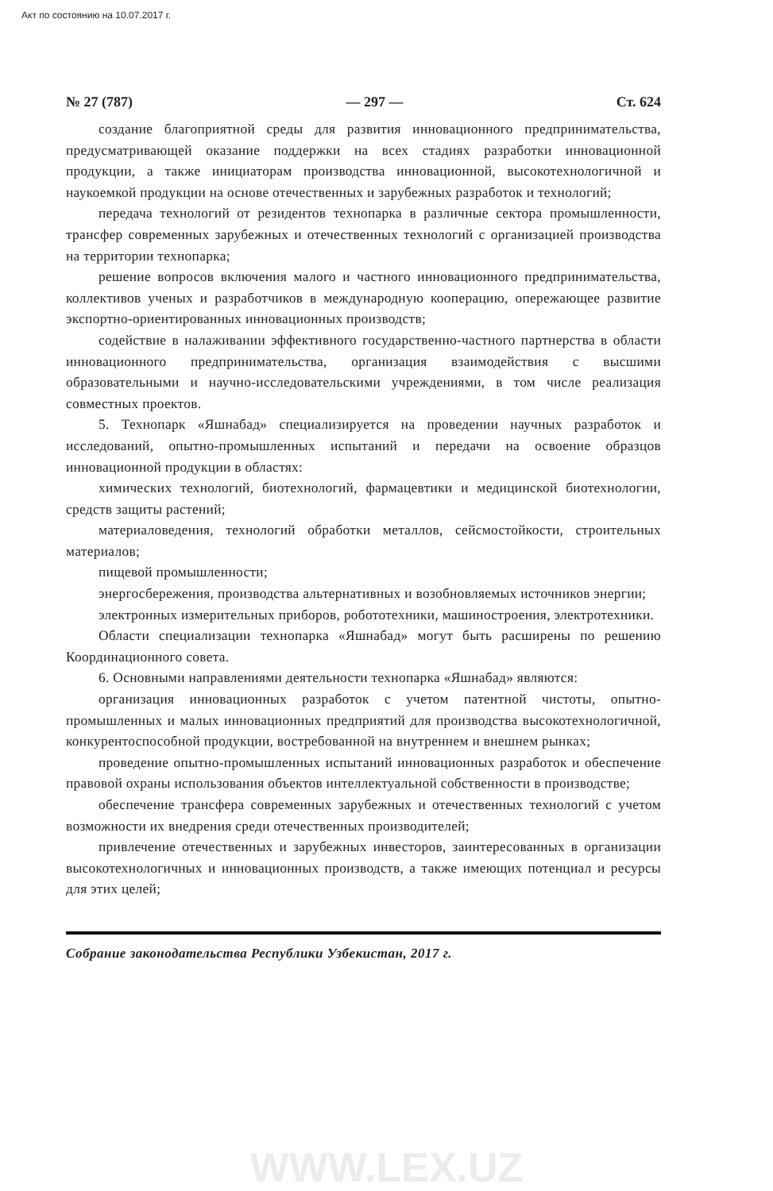Акт по состоянию на 10.07.2017 г.
№ 27 (787) — 297 — Ст. 624
создание благоприятной среды для развития инновационного предпринимательства, предусматривающей оказание поддержки на всех стадиях разработки инновационной продукции, а также инициаторам производства инновационной, высокотехнологичной и наукоемкой продукции на основе отечественных и зарубежных разработок и технологий;
передача технологий от резидентов технопарка в различные сектора промышленности, трансфер современных зарубежных и отечественных технологий с организацией производства на территории технопарка;
решение вопросов включения малого и частного инновационного предпринимательства, коллективов ученых и разработчиков в международную кооперацию, опережающее развитие экспортно-ориентированных инновационных производств;
содействие в налаживании эффективного государственно-частного партнерства в области инновационного предпринимательства, организация взаимодействия с высшими образовательными и научно-исследовательскими учреждениями, в том числе реализация совместных проектов.
5. Технопарк «Яшнабад» специализируется на проведении научных разработок и исследований, опытно-промышленных испытаний и передачи на освоение образцов инновационной продукции в областях:
химических технологий, биотехнологий, фармацевтики и медицинской биотехнологии, средств защиты растений;
материаловедения, технологий обработки металлов, сейсмостойкости, строительных материалов;
пищевой промышленности;
энергосбережения, производства альтернативных и возобновляемых источников энергии;
электронных измерительных приборов, робототехники, машиностроения, электротехники.
Области специализации технопарка «Яшнабад» могут быть расширены по решению Координационного совета.
6. Основными направлениями деятельности технопарка «Яшнабад» являются:
организация инновационных разработок с учетом патентной чистоты, опытно-промышленных и малых инновационных предприятий для производства высокотехнологичной, конкурентоспособной продукции, востребованной на внутреннем и внешнем рынках;
проведение опытно-промышленных испытаний инновационных разработок и обеспечение правовой охраны использования объектов интеллектуальной собственности в производстве;
обеспечение трансфера современных зарубежных и отечественных технологий с учетом возможности их внедрения среди отечественных производителей;
привлечение отечественных и зарубежных инвесторов, заинтересованных в организации высокотехнологичных и инновационных производств, а также имеющих потенциал и ресурсы для этих целей;
Собрание законодательства Республики Узбекистан, 2017 г.
WWW.LEX.UZ